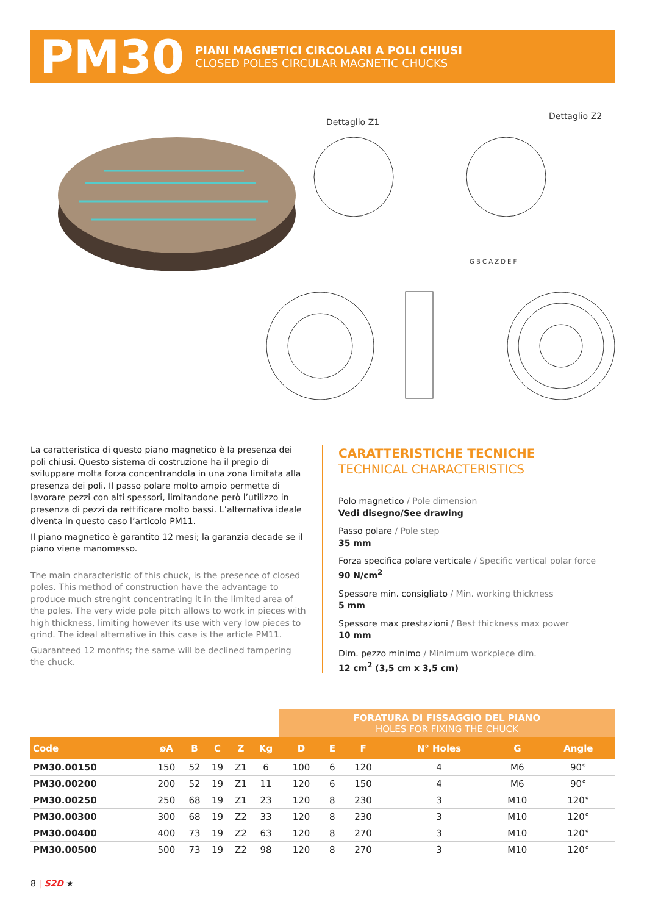PM30
PIANI MAGNETICI CIRCOLARI A POLI CHIUSI
CLOSED POLES CIRCULAR MAGNETIC CHUCKS
Dettaglio Z1
Dettaglio Z2
G B C A Z D E F
La caratteristica di questo piano magnetico è la presenza dei poli chiusi. Questo sistema di costruzione ha il pregio di sviluppare molta forza concentrandola in una zona limitata alla presenza dei poli. Il passo polare molto ampio permette di lavorare pezzi con alti spessori, limitandone però l’utilizzo in presenza di pezzi da rettificare molto bassi. L’alternativa ideale diventa in questo caso l’articolo PM11.
Il piano magnetico è garantito 12 mesi; la garanzia decade se il piano viene manomesso.
The main characteristic of this chuck, is the presence of closed poles. This method of construction have the advantage to produce much strenght concentrating it in the limited area of the poles. The very wide pole pitch allows to work in pieces with high thickness, limiting however its use with very low pieces to grind. The ideal alternative in this case is the article PM11.
Guaranteed 12 months; the same will be declined tampering the chuck.
CARATTERISTICHE TECNICHE
TECHNICAL CHARACTERISTICS
Polo magnetico / Pole dimension
Vedi disegno/See drawing
Passo polare / Pole step
35 mm
Forza specifica polare verticale / Specific vertical polar force
90 N/cm<sup>2</sup>
Spessore min. consigliato / Min. working thickness
5 mm
Spessore max prestazioni / Best thickness max power
10 mm
Dim. pezzo minimo / Minimum workpiece dim.
12 cm<sup>2</sup> (3,5 cm x 3,5 cm)
| | | | | | | FORATURA DI FISSAGGIO DEL PIANO HOLES FOR FIXING THE CHUCK | | | | | |
| Code | øA | B | C | Z | Kg | D | E | F | N° Holes | G | Angle |
| PM30.00150 | 150 | 52 | 19 | Z1 | 6 | 100 | 6 | 120 | 4 | M6 | 90° |
| PM30.00200 | 200 | 52 | 19 | Z1 | 11 | 120 | 6 | 150 | 4 | M6 | 90° |
| PM30.00250 | 250 | 68 | 19 | Z1 | 23 | 120 | 8 | 230 | 3 | M10 | 120° |
| PM30.00300 | 300 | 68 | 19 | Z2 | 33 | 120 | 8 | 230 | 3 | M10 | 120° |
| PM30.00400 | 400 | 73 | 19 | Z2 | 63 | 120 | 8 | 270 | 3 | M10 | 120° |
| PM30.00500 | 500 | 73 | 19 | Z2 | 98 | 120 | 8 | 270 | 3 | M10 | 120° |
8 | S2D ★